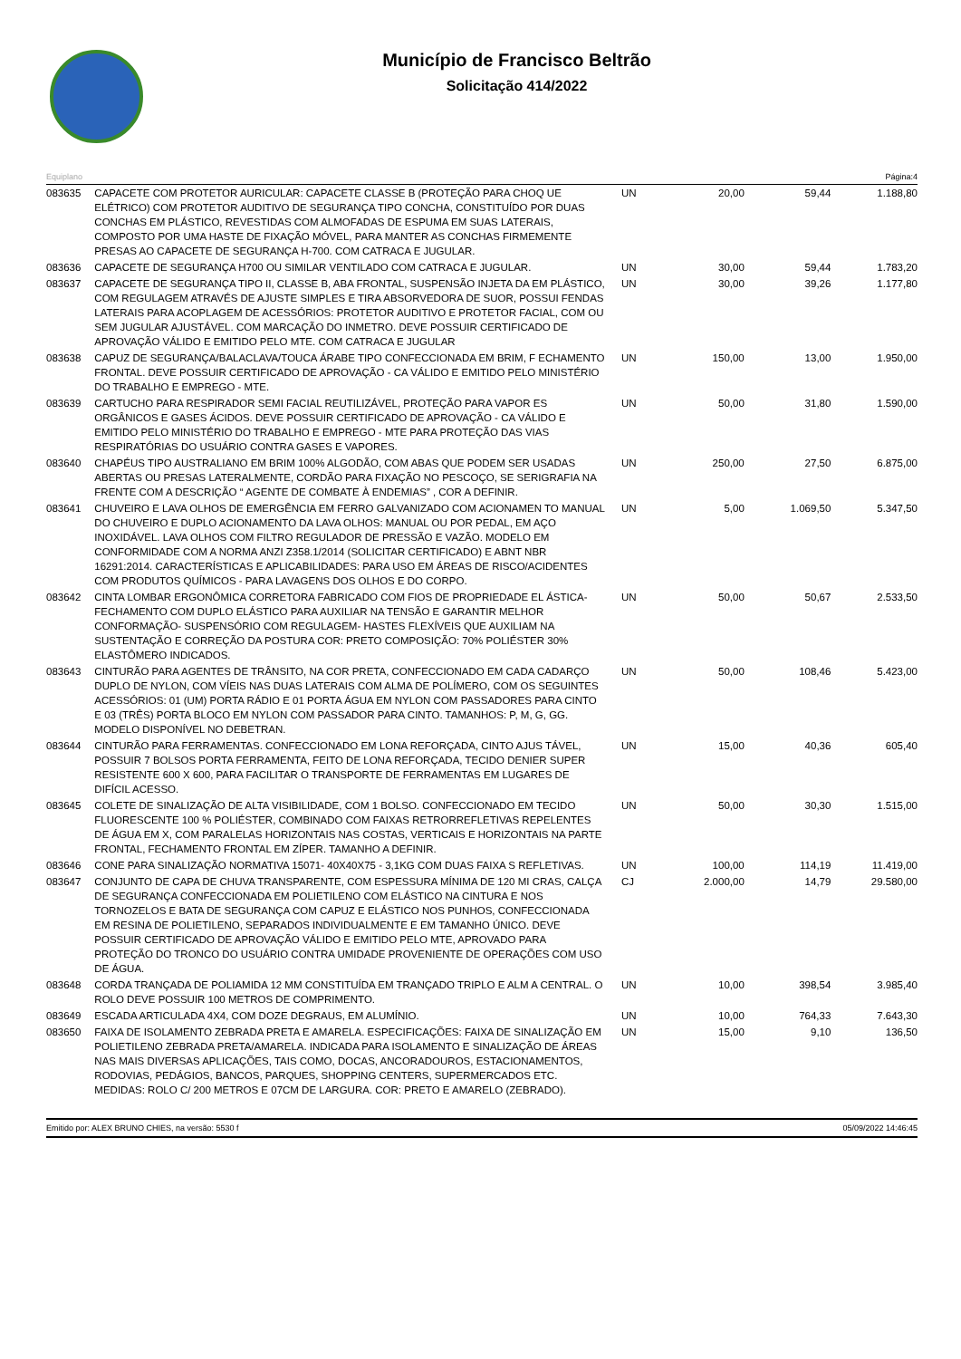Município de Francisco Beltrão
Solicitação 414/2022
Equiplano Página:4
| 083635 | CAPACETE COM PROTETOR AURICULAR: CAPACETE CLASSE B (PROTEÇÃO PARA CHOQ UE ELÉTRICO) COM PROTETOR AUDITIVO DE SEGURANÇA TIPO CONCHA, CONSTITUÍDO POR DUAS CONCHAS EM PLÁSTICO, REVESTIDAS COM ALMOFADAS DE ESPUMA EM SUAS LATERAIS, COMPOSTO POR UMA HASTE DE FIXAÇÃO MÓVEL, PARA MANTER AS CONCHAS FIRMEMENTE PRESAS AO CAPACETE DE SEGURANÇA H-700. COM CATRACA E JUGULAR. | UN | 20,00 | 59,44 | 1.188,80 |
| 083636 | CAPACETE DE SEGURANÇA H700 OU SIMILAR VENTILADO COM CATRACA E JUGULAR. | UN | 30,00 | 59,44 | 1.783,20 |
| 083637 | CAPACETE DE SEGURANÇA TIPO II, CLASSE B, ABA FRONTAL, SUSPENSÃO INJETA DA EM PLÁSTICO, COM REGULAGEM ATRAVÉS DE AJUSTE SIMPLES E TIRA ABSORVEDORA DE SUOR, POSSUI FENDAS LATERAIS PARA ACOPLAGEM DE ACESSÓRIOS: PROTETOR AUDITIVO E PROTETOR FACIAL, COM OU SEM JUGULAR AJUSTÁVEL. COM MARCAÇÃO DO INMETRO. DEVE POSSUIR CERTIFICADO DE APROVAÇÃO VÁLIDO E EMITIDO PELO MTE. COM CATRACA E JUGULAR | UN | 30,00 | 39,26 | 1.177,80 |
| 083638 | CAPUZ DE SEGURANÇA/BALACLAVA/TOUCA ÁRABE TIPO CONFECCIONADA EM BRIM, F ECHAMENTO FRONTAL. DEVE POSSUIR CERTIFICADO DE APROVAÇÃO - CA VÁLIDO E EMITIDO PELO MINISTÉRIO DO TRABALHO E EMPREGO - MTE. | UN | 150,00 | 13,00 | 1.950,00 |
| 083639 | CARTUCHO PARA RESPIRADOR SEMI FACIAL REUTILIZÁVEL, PROTEÇÃO PARA VAPOR ES ORGÂNICOS E GASES ÁCIDOS. DEVE POSSUIR CERTIFICADO DE APROVAÇÃO - CA VÁLIDO E EMITIDO PELO MINISTÉRIO DO TRABALHO E EMPREGO - MTE PARA PROTEÇÃO DAS VIAS RESPIRATÓRIAS DO USUÁRIO CONTRA GASES E VAPORES. | UN | 50,00 | 31,80 | 1.590,00 |
| 083640 | CHAPÉUS TIPO AUSTRALIANO EM BRIM 100% ALGODÃO, COM ABAS QUE PODEM SER USADAS ABERTAS OU PRESAS LATERALMENTE, CORDÃO PARA FIXAÇÃO NO PESCOÇO, SE SERIGRAFIA NA FRENTE COM A DESCRIÇÃO “ AGENTE DE COMBATE À ENDEMIAS” , COR A DEFINIR. | UN | 250,00 | 27,50 | 6.875,00 |
| 083641 | CHUVEIRO E LAVA OLHOS DE EMERGÊNCIA EM FERRO GALVANIZADO COM ACIONAMEN TO MANUAL DO CHUVEIRO E DUPLO ACIONAMENTO DA LAVA OLHOS: MANUAL OU POR PEDAL, EM AÇO INOXIDÁVEL. LAVA OLHOS COM FILTRO REGULADOR DE PRESSÃO E VAZÃO. MODELO EM CONFORMIDADE COM A NORMA ANZI Z358.1/2014 (SOLICITAR CERTIFICADO) E ABNT NBR 16291:2014. CARACTERÍSTICAS E APLICABILIDADES: PARA USO EM ÁREAS DE RISCO/ACIDENTES COM PRODUTOS QUÍMICOS - PARA LAVAGENS DOS OLHOS E DO CORPO. | UN | 5,00 | 1.069,50 | 5.347,50 |
| 083642 | CINTA LOMBAR ERGONÔMICA CORRETORA FABRICADO COM FIOS DE PROPRIEDADE EL ÁSTICA- FECHAMENTO COM DUPLO ELÁSTICO PARA AUXILIAR NA TENSÃO E GARANTIR MELHOR CONFORMAÇÃO- SUSPENSÓRIO COM REGULAGEM- HASTES FLEXÍVEIS QUE AUXILIAM NA SUSTENTAÇÃO E CORREÇÃO DA POSTURA COR: PRETO COMPOSIÇÃO: 70% POLIÉSTER 30% ELASTÔMERO INDICADOS. | UN | 50,00 | 50,67 | 2.533,50 |
| 083643 | CINTURÃO PARA AGENTES DE TRÂNSITO, NA COR PRETA, CONFECCIONADO EM CADA CADARÇO DUPLO DE NYLON, COM VÍEIS NAS DUAS LATERAIS COM ALMA DE POLÍMERO, COM OS SEGUINTES ACESSÓRIOS: 01 (UM) PORTA RÁDIO E 01 PORTA ÁGUA EM NYLON COM PASSADORES PARA CINTO E 03 (TRÊS) PORTA BLOCO EM NYLON COM PASSADOR PARA CINTO. TAMANHOS: P, M, G, GG. MODELO DISPONÍVEL NO DEBETRAN. | UN | 50,00 | 108,46 | 5.423,00 |
| 083644 | CINTURÃO PARA FERRAMENTAS. CONFECCIONADO EM LONA REFORÇADA, CINTO AJUS TÁVEL, POSSUIR 7 BOLSOS PORTA FERRAMENTA, FEITO DE LONA REFORÇADA, TECIDO DENIER SUPER RESISTENTE 600 X 600, PARA FACILITAR O TRANSPORTE DE FERRAMENTAS EM LUGARES DE DIFÍCIL ACESSO. | UN | 15,00 | 40,36 | 605,40 |
| 083645 | COLETE DE SINALIZAÇÃO DE ALTA VISIBILIDADE, COM 1 BOLSO. CONFECCIONADO EM TECIDO FLUORESCENTE 100 % POLIÉSTER, COMBINADO COM FAIXAS RETRORREFLETIVAS REPELENTES DE ÁGUA EM X, COM PARALELAS HORIZONTAIS NAS COSTAS, VERTICAIS E HORIZONTAIS NA PARTE FRONTAL, FECHAMENTO FRONTAL EM ZÍPER. TAMANHO A DEFINIR. | UN | 50,00 | 30,30 | 1.515,00 |
| 083646 | CONE PARA SINALIZAÇÃO NORMATIVA 15071- 40X40X75 - 3,1KG COM DUAS FAIXA S REFLETIVAS. | UN | 100,00 | 114,19 | 11.419,00 |
| 083647 | CONJUNTO DE CAPA DE CHUVA TRANSPARENTE, COM ESPESSURA MÍNIMA DE 120 MI CRAS, CALÇA DE SEGURANÇA CONFECCIONADA EM POLIETILENO COM ELÁSTICO NA CINTURA E NOS TORNOZELOS E BATA DE SEGURANÇA COM CAPUZ E ELÁSTICO NOS PUNHOS, CONFECCIONADA EM RESINA DE POLIETILENO, SEPARADOS INDIVIDUALMENTE E EM TAMANHO ÚNICO. DEVE POSSUIR CERTIFICADO DE APROVAÇÃO VÁLIDO E EMITIDO PELO MTE, APROVADO PARA PROTEÇÃO DO TRONCO DO USUÁRIO CONTRA UMIDADE PROVENIENTE DE OPERAÇÕES COM USO DE ÁGUA. | CJ | 2.000,00 | 14,79 | 29.580,00 |
| 083648 | CORDA TRANÇADA DE POLIAMIDA 12 MM CONSTITUÍDA EM TRANÇADO TRIPLO E ALM A CENTRAL. O ROLO DEVE POSSUIR 100 METROS DE COMPRIMENTO. | UN | 10,00 | 398,54 | 3.985,40 |
| 083649 | ESCADA ARTICULADA 4X4, COM DOZE DEGRAUS, EM ALUMÍNIO. | UN | 10,00 | 764,33 | 7.643,30 |
| 083650 | FAIXA DE ISOLAMENTO ZEBRADA PRETA E AMARELA. ESPECIFICAÇÕES: FAIXA DE SINALIZAÇÃO EM POLIETILENO ZEBRADA PRETA/AMARELA. INDICADA PARA ISOLAMENTO E SINALIZAÇÃO DE ÁREAS NAS MAIS DIVERSAS APLICAÇÕES, TAIS COMO, DOCAS, ANCORADOUROS, ESTACIONAMENTOS, RODOVIAS, PEDÁGIOS, BANCOS, PARQUES, SHOPPING CENTERS, SUPERMERCADOS ETC. MEDIDAS: ROLO C/ 200 METROS E 07CM DE LARGURA. COR: PRETO E AMARELO (ZEBRADO). | UN | 15,00 | 9,10 | 136,50 |
Emitido por: ALEX BRUNO CHIES, na versão: 5530 f 05/09/2022 14:46:45